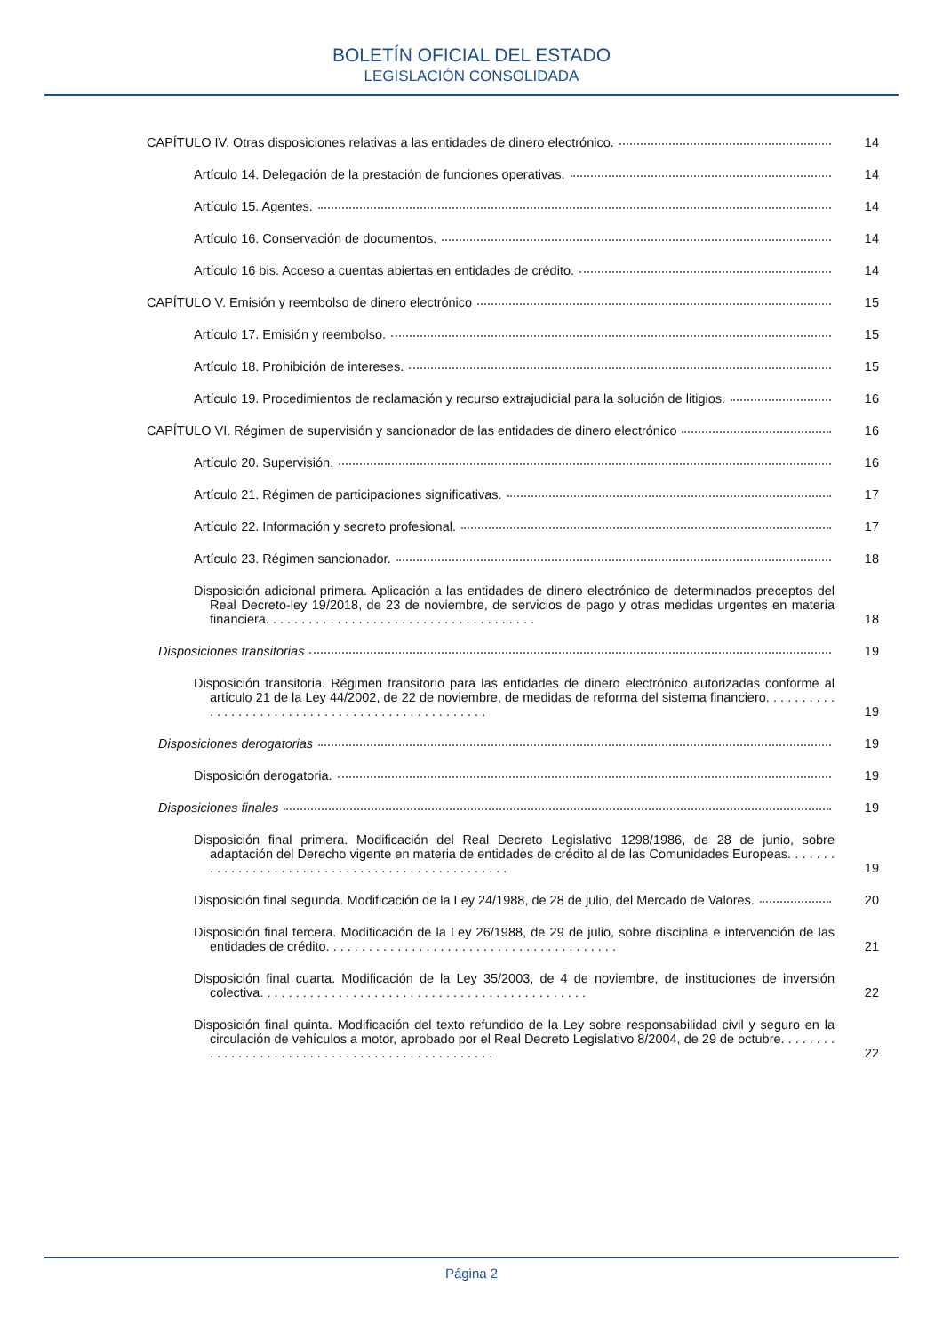BOLETÍN OFICIAL DEL ESTADO
LEGISLACIÓN CONSOLIDADA
CAPÍTULO IV. Otras disposiciones relativas a las entidades de dinero electrónico. 14
Artículo 14. Delegación de la prestación de funciones operativas. 14
Artículo 15. Agentes. 14
Artículo 16. Conservación de documentos. 14
Artículo 16 bis. Acceso a cuentas abiertas en entidades de crédito. 14
CAPÍTULO V. Emisión y reembolso de dinero electrónico 15
Artículo 17. Emisión y reembolso. 15
Artículo 18. Prohibición de intereses. 15
Artículo 19. Procedimientos de reclamación y recurso extrajudicial para la solución de litigios. 16
CAPÍTULO VI. Régimen de supervisión y sancionador de las entidades de dinero electrónico 16
Artículo 20. Supervisión. 16
Artículo 21. Régimen de participaciones significativas. 17
Artículo 22. Información y secreto profesional. 17
Artículo 23. Régimen sancionador. 18
Disposición adicional primera. Aplicación a las entidades de dinero electrónico de determinados preceptos del Real Decreto-ley 19/2018, de 23 de noviembre, de servicios de pago y otras medidas urgentes en materia financiera. . . . . . . . . . . . . . . . . . . . . . . . . . . . . . . . . . . . . . 18
Disposiciones transitorias 19
Disposición transitoria. Régimen transitorio para las entidades de dinero electrónico autorizadas conforme al artículo 21 de la Ley 44/2002, de 22 de noviembre, de medidas de reforma del sistema financiero. . . . . . . . . . . . . . . . . . . . . . . . . . . . . . . . . . . . . . . . . . . . . . . . . 19
Disposiciones derogatorias 19
Disposición derogatoria. 19
Disposiciones finales 19
Disposición final primera. Modificación del Real Decreto Legislativo 1298/1986, de 28 de junio, sobre adaptación del Derecho vigente en materia de entidades de crédito al de las Comunidades Europeas. . . . . . . . . . . . . . . . . . . . . . . . . . . . . . . . . . . . . . . . . . . . . . . . . 19
Disposición final segunda. Modificación de la Ley 24/1988, de 28 de julio, del Mercado de Valores. 20
Disposición final tercera. Modificación de la Ley 26/1988, de 29 de julio, sobre disciplina e intervención de las entidades de crédito. . . . . . . . . . . . . . . . . . . . . . . . . . . . . . . . . . . . . . . . . 21
Disposición final cuarta. Modificación de la Ley 35/2003, de 4 de noviembre, de instituciones de inversión colectiva. . . . . . . . . . . . . . . . . . . . . . . . . . . . . . . . . . . . . . . . . . . . . . 22
Disposición final quinta. Modificación del texto refundido de la Ley sobre responsabilidad civil y seguro en la circulación de vehículos a motor, aprobado por el Real Decreto Legislativo 8/2004, de 29 de octubre. . . . . . . . . . . . . . . . . . . . . . . . . . . . . . . . . . . . . . . . . . . . . . . . 22
Página 2